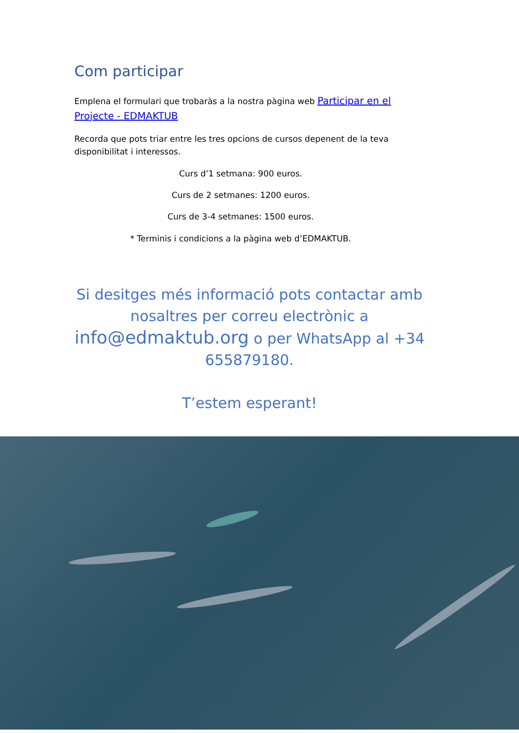Com participar
Emplena el formulari que trobaràs a la nostra pàgina web Participar en el Projecte - EDMAKTUB
Recorda que pots triar entre les tres opcions de cursos depenent de la teva disponibilitat i interessos.
Curs d’1 setmana: 900 euros.
Curs de 2 setmanes: 1200 euros.
Curs de 3-4 setmanes: 1500 euros.
* Terminis i condicions a la pàgina web d’EDMAKTUB.
Si desitges més informació pots contactar amb nosaltres per correu electrònic a info@edmaktub.org o per WhatsApp al +34 655879180.
T’estem esperant!